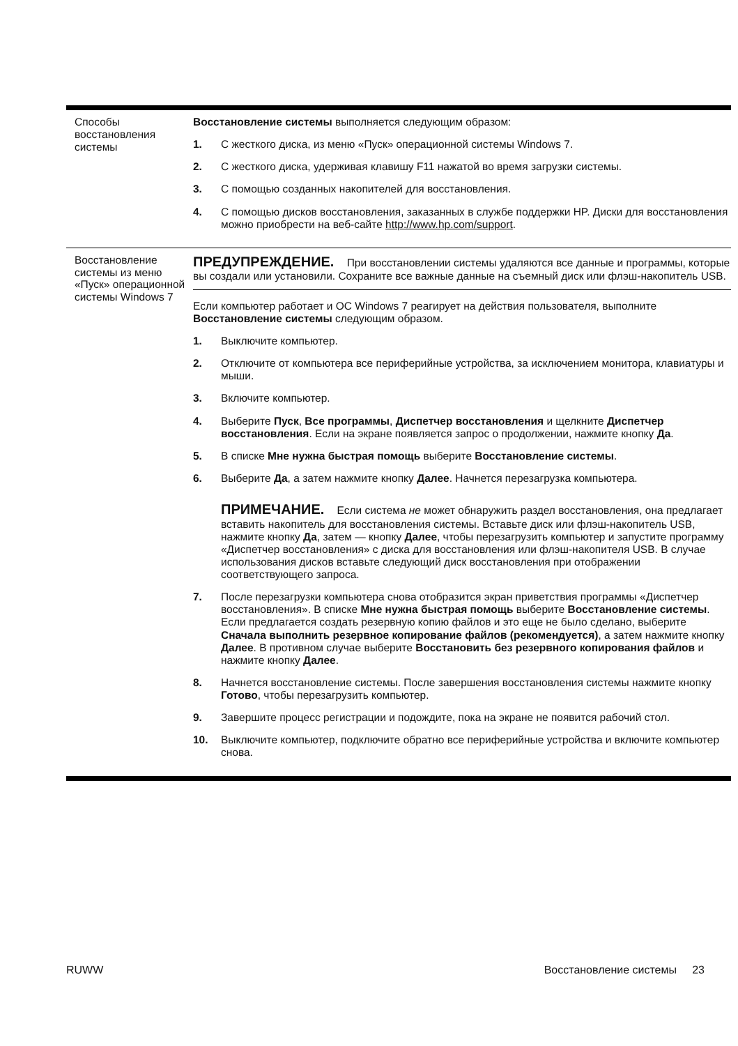| Способы восстановления системы | Восстановление системы выполняется следующим образом: 1. С жесткого диска, из меню «Пуск» операционной системы Windows 7. 2. С жесткого диска, удерживая клавишу F11 нажатой во время загрузки системы. 3. С помощью созданных накопителей для восстановления. 4. С помощью дисков восстановления, заказанных в службе поддержки HP. Диски для восстановления можно приобрести на веб-сайте http://www.hp.com/support . |
| Восстановление системы из меню «Пуск» операционной системы Windows 7 | ПРЕДУПРЕЖДЕНИЕ. При восстановлении системы удаляются все данные и программы, которые вы создали или установили. Сохраните все важные данные на съемный диск или флэш-накопитель USB. Если компьютер работает и ОС Windows 7 реагирует на действия пользователя, выполните Восстановление системы следующим образом. 1. Выключите компьютер. 2. Отключите от компьютера все периферийные устройства, за исключением монитора, клавиатуры и мыши. 3. Включите компьютер. 4. Выберите Пуск , Все программы , Диспетчер восстановления и щелкните Диспетчер восстановления . Если на экране появляется запрос о продолжении, нажмите кнопку Да . 5. В списке Мне нужна быстрая помощь выберите Восстановление системы . 6. Выберите Да , а затем нажмите кнопку Далее . Начнется перезагрузка компьютера. ПРИМЕЧАНИЕ. Если система не может обнаружить раздел восстановления, она предлагает вставить накопитель для восстановления системы. Вставьте диск или флэш-накопитель USB, нажмите кнопку Да , затем — кнопку Далее , чтобы перезагрузить компьютер и запустите программу «Диспетчер восстановления» с диска для восстановления или флэш-накопителя USB. В случае использования дисков вставьте следующий диск восстановления при отображении соответствующего запроса. 7. После перезагрузки компьютера снова отобразится экран приветствия программы «Диспетчер восстановления». В списке Мне нужна быстрая помощь выберите Восстановление системы . Если предлагается создать резервную копию файлов и это еще не было сделано, выберите Сначала выполнить резервное копирование файлов (рекомендуется) , а затем нажмите кнопку Далее . В противном случае выберите Восстановить без резервного копирования файлов и нажмите кнопку Далее . 8. Начнется восстановление системы. После завершения восстановления системы нажмите кнопку Готово , чтобы перезагрузить компьютер. 9. Завершите процесс регистрации и подождите, пока на экране не появится рабочий стол. 10. Выключите компьютер, подключите обратно все периферийные устройства и включите компьютер снова. |
RUWW Восстановление системы 23